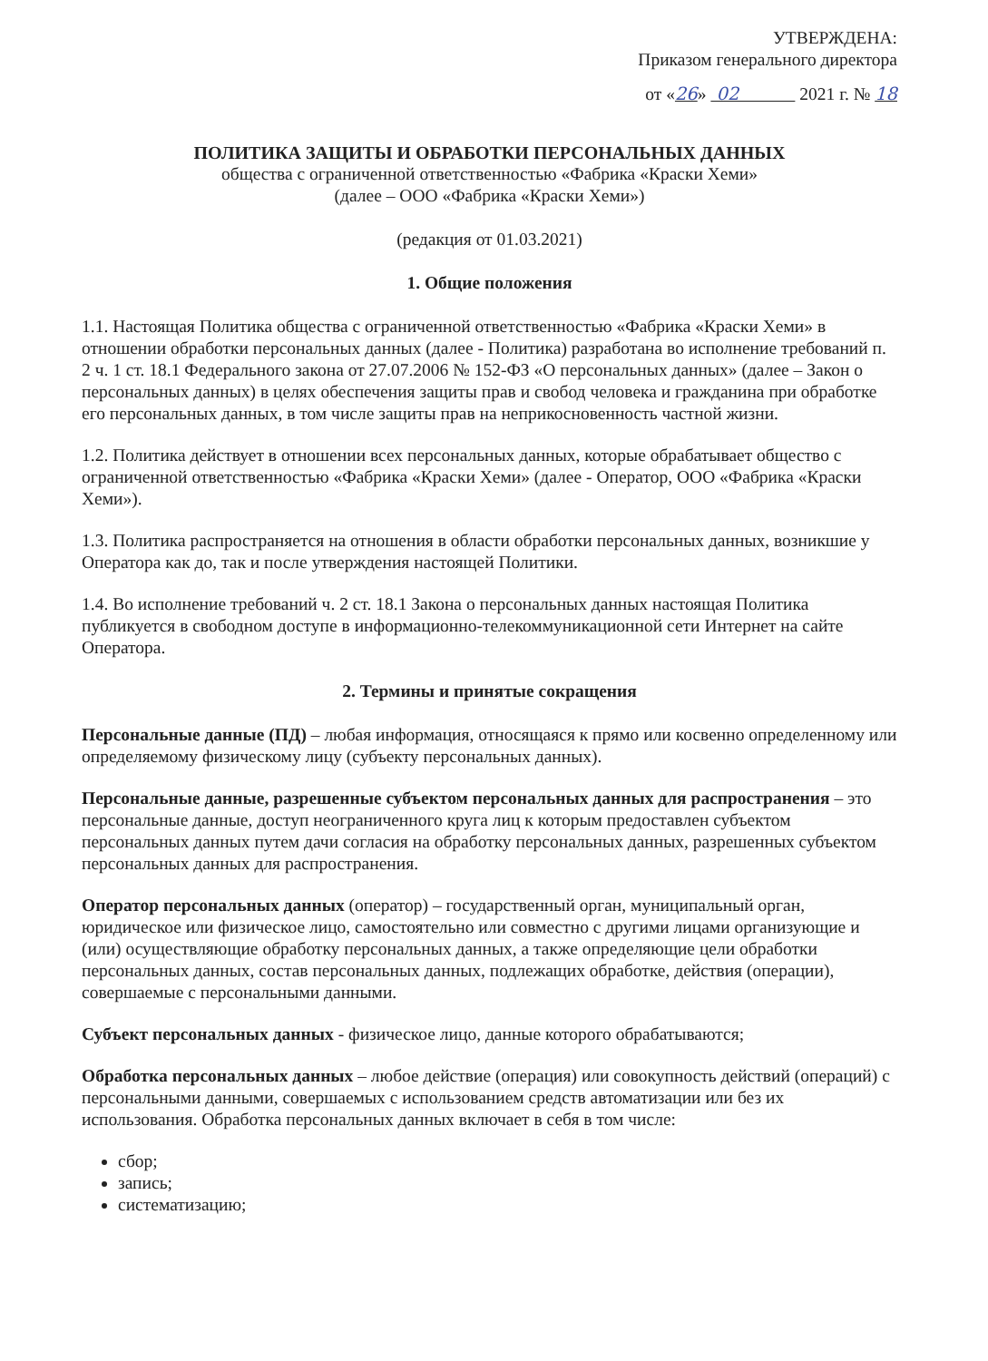УТВЕРЖДЕНА:
Приказом генерального директора
от «26» 02 2021 г. № 18
ПОЛИТИКА ЗАЩИТЫ И ОБРАБОТКИ ПЕРСОНАЛЬНЫХ ДАННЫХ
общества с ограниченной ответственностью «Фабрика «Краски Хеми»
(далее – ООО «Фабрика «Краски Хеми»)
(редакция от 01.03.2021)
1. Общие положения
1.1. Настоящая Политика общества с ограниченной ответственностью «Фабрика «Краски Хеми» в отношении обработки персональных данных (далее - Политика) разработана во исполнение требований п. 2 ч. 1 ст. 18.1 Федерального закона от 27.07.2006 № 152-ФЗ «О персональных данных» (далее – Закон о персональных данных) в целях обеспечения защиты прав и свобод человека и гражданина при обработке его персональных данных, в том числе защиты прав на неприкосновенность частной жизни.
1.2. Политика действует в отношении всех персональных данных, которые обрабатывает общество с ограниченной ответственностью «Фабрика «Краски Хеми» (далее - Оператор, ООО «Фабрика «Краски Хеми»).
1.3. Политика распространяется на отношения в области обработки персональных данных, возникшие у Оператора как до, так и после утверждения настоящей Политики.
1.4. Во исполнение требований ч. 2 ст. 18.1 Закона о персональных данных настоящая Политика публикуется в свободном доступе в информационно-телекоммуникационной сети Интернет на сайте Оператора.
2. Термины и принятые сокращения
Персональные данные (ПД) – любая информация, относящаяся к прямо или косвенно определенному или определяемому физическому лицу (субъекту персональных данных).
Персональные данные, разрешенные субъектом персональных данных для распространения – это персональные данные, доступ неограниченного круга лиц к которым предоставлен субъектом персональных данных путем дачи согласия на обработку персональных данных, разрешенных субъектом персональных данных для распространения.
Оператор персональных данных (оператор) – государственный орган, муниципальный орган, юридическое или физическое лицо, самостоятельно или совместно с другими лицами организующие и (или) осуществляющие обработку персональных данных, а также определяющие цели обработки персональных данных, состав персональных данных, подлежащих обработке, действия (операции), совершаемые с персональными данными.
Субъект персональных данных - физическое лицо, данные которого обрабатываются;
Обработка персональных данных – любое действие (операция) или совокупность действий (операций) с персональными данными, совершаемых с использованием средств автоматизации или без их использования. Обработка персональных данных включает в себя в том числе:
сбор;
запись;
систематизацию;